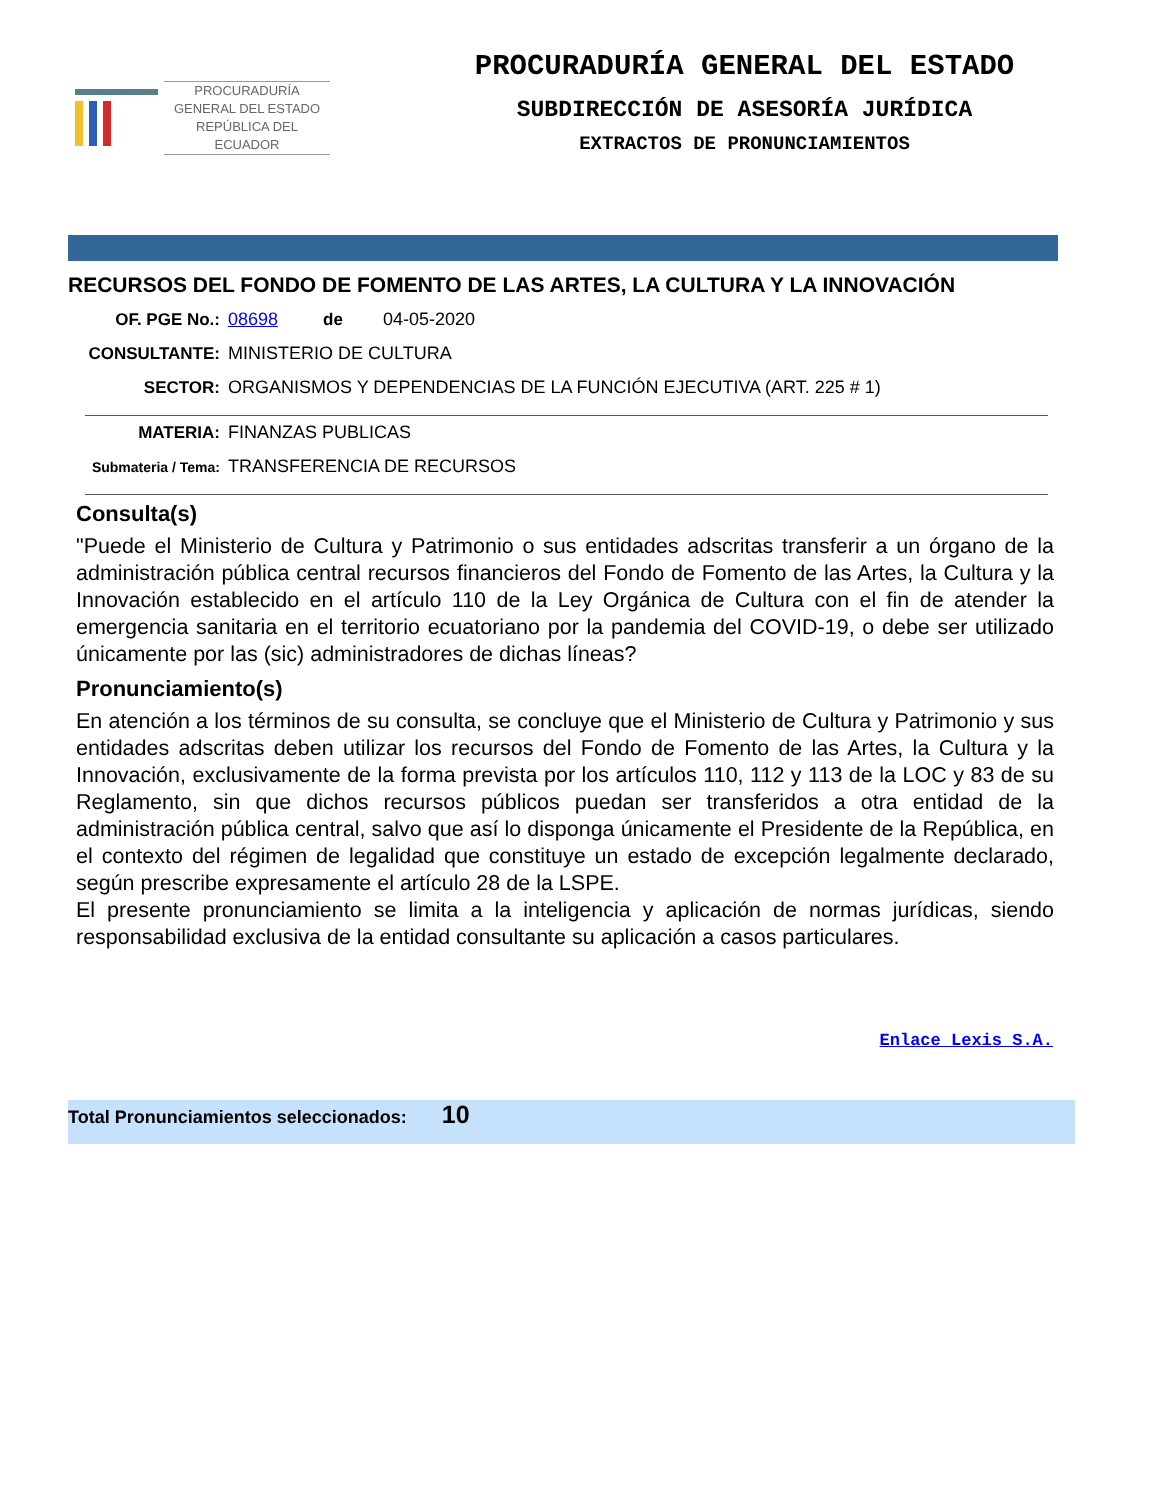PROCURADURÍA
GENERAL DEL ESTADO
REPÚBLICA DEL ECUADOR
PROCURADURÍA GENERAL DEL ESTADO
SUBDIRECCIÓN DE ASESORÍA JURÍDICA
EXTRACTOS DE PRONUNCIAMIENTOS
RECURSOS DEL FONDO DE FOMENTO DE LAS ARTES, LA CULTURA Y LA INNOVACIÓN
OF. PGE No.: 08698 de 04-05-2020
CONSULTANTE: MINISTERIO DE CULTURA
SECTOR: ORGANISMOS Y DEPENDENCIAS DE LA FUNCIÓN EJECUTIVA (ART. 225 # 1)
MATERIA: FINANZAS PUBLICAS
Submateria / Tema:
TRANSFERENCIA DE RECURSOS
Consulta(s)
"Puede el Ministerio de Cultura y Patrimonio o sus entidades adscritas transferir a un órgano de la administración pública central recursos financieros del Fondo de Fomento de las Artes, la Cultura y la Innovación establecido en el artículo 110 de la Ley Orgánica de Cultura con el fin de atender la emergencia sanitaria en el territorio ecuatoriano por la pandemia del COVID-19, o debe ser utilizado únicamente por las (sic) administradores de dichas líneas?
Pronunciamiento(s)
En atención a los términos de su consulta, se concluye que el Ministerio de Cultura y Patrimonio y sus entidades adscritas deben utilizar los recursos del Fondo de Fomento de las Artes, la Cultura y la Innovación, exclusivamente de la forma prevista por los artículos 110, 112 y 113 de la LOC y 83 de su Reglamento, sin que dichos recursos públicos puedan ser transferidos a otra entidad de la administración pública central, salvo que así lo disponga únicamente el Presidente de la República, en el contexto del régimen de legalidad que constituye un estado de excepción legalmente declarado, según prescribe expresamente el artículo 28 de la LSPE.
El presente pronunciamiento se limita a la inteligencia y aplicación de normas jurídicas, siendo responsabilidad exclusiva de la entidad consultante su aplicación a casos particulares.
Enlace Lexis S.A.
Total Pronunciamientos seleccionados: 10